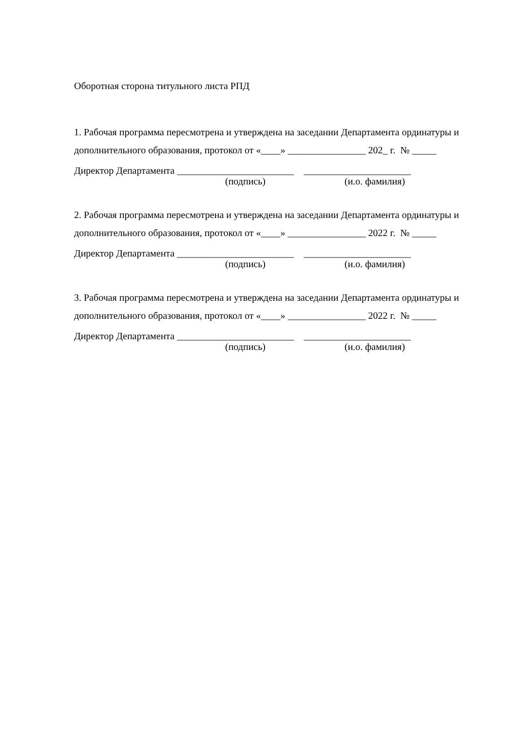Оборотная сторона титульного листа РПД
1. Рабочая программа пересмотрена и утверждена на заседании Департамента ординатуры и дополнительного образования, протокол от «____» ________________ 202_ г. № _____
Директор Департамента ________________________ ______________________
(подпись) (и.о. фамилия)
2. Рабочая программа пересмотрена и утверждена на заседании Департамента ординатуры и дополнительного образования, протокол от «____» ________________ 2022 г. № _____
Директор Департамента ________________________ ______________________
(подпись) (и.о. фамилия)
3. Рабочая программа пересмотрена и утверждена на заседании Департамента ординатуры и дополнительного образования, протокол от «____» ________________ 2022 г. № _____
Директор Департамента ________________________ ______________________
(подпись) (и.о. фамилия)